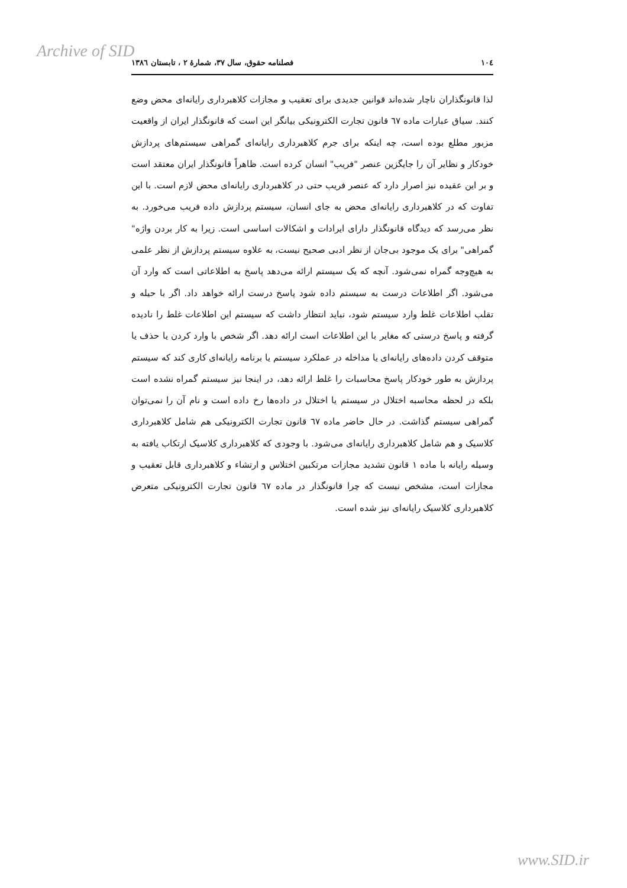Archive of SID
۱۰٤ فصلنامه حقوق، سال ۳۷، شمارهٔ ۲ ، تابستان ۱۳۸٦
لذا قانونگذاران ناچار شده‌اند قوانین جدیدی برای تعقیب و مجازات کلاهبرداری رایانه‌ای محض وضع کنند. سیاق عبارات ماده ٦٧ قانون تجارت الکترونیکی بیانگر این است که قانونگذار ایران از واقعیت مزبور مطلع بوده است، چه اینکه برای جرم کلاهبرداری رایانه‌ای گمراهی سیستم‌های پردازش خودکار و نظایر آن را جایگزین عنصر "فریب" انسان کرده است. ظاهراً قانونگذار ایران معتقد است و بر این عقیده نیز اصرار دارد که عنصر فریب حتی در کلاهبرداری رایانه‌ای محض لازم است. با این تفاوت که در کلاهبرداری رایانه‌ای محض به جای انسان، سیستم پردازش داده فریب می‌خورد. به نظر می‌رسد که دیدگاه قانونگذار دارای ایرادات و اشکالات اساسی است. زیرا به کار بردن واژه" گمراهی" برای یک موجود بی‌جان از نظر ادبی صحیح نیست، به علاوه سیستم پردازش از نظر علمی به هیچ‌وجه گمراه نمی‌شود. آنچه که یک سیستم ارائه می‌دهد پاسخ به اطلاعاتی است که وارد آن می‌شود. اگر اطلاعات درست به سیستم داده شود پاسخ درست ارائه خواهد داد. اگر با حیله و تقلب اطلاعات غلط وارد سیستم شود، نباید انتظار داشت که سیستم این اطلاعات غلط را نادیده گرفته و پاسخ درستی که مغایر با این اطلاعات است ارائه دهد. اگر شخص با وارد کردن یا حذف یا متوقف کردن داده‌های رایانه‌ای یا مداخله در عملکرد سیستم یا برنامه رایانه‌ای کاری کند که سیستم پردازش به طور خودکار پاسخ محاسبات را غلط ارائه دهد، در اینجا نیز سیستم گمراه نشده است بلکه در لحظه محاسبه اختلال در سیستم یا اختلال در داده‌ها رخ داده است و نام آن را نمی‌توان گمراهی سیستم گذاشت. در حال حاضر ماده ٦٧ قانون تجارت الکترونیکی هم شامل کلاهبرداری کلاسیک و هم شامل کلاهبرداری رایانه‌ای می‌شود. با وجودی که کلاهبرداری کلاسیک ارتکاب یافته به وسیله رایانه با ماده ۱ قانون تشدید مجازات مرتکبین اختلاس و ارتشاء و کلاهبرداری قابل تعقیب و مجازات است، مشخص نیست که چرا قانونگذار در ماده ٦٧ قانون تجارت الکترونیکی متعرض کلاهبرداری کلاسیک رایانه‌ای نیز شده است.
www.SID.ir